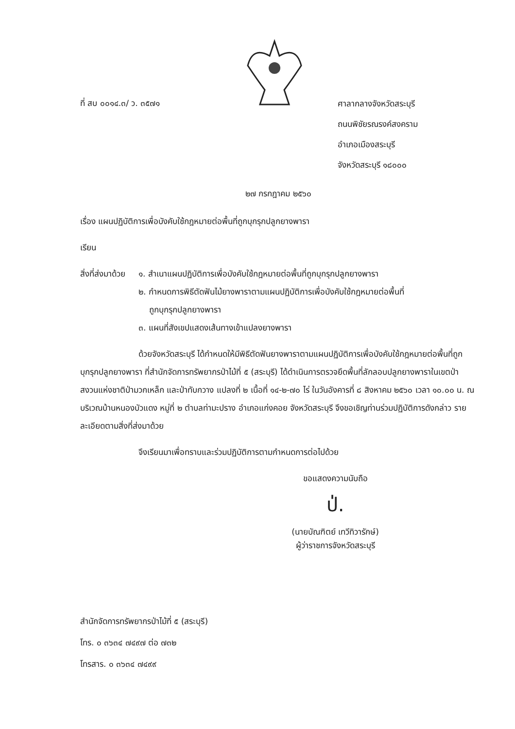ที่ สบ ๐๐๑๔.๓/ ว. ๓๕๗๑
ศาลากลางจังหวัดสระบุรี
ถนนพิชัยรณรงค์สงคราม
อำเภอเมืองสระบุรี
จังหวัดสระบุรี ๑๘๐๐๐
๒๗ กรกฎาคม ๒๕๖๐
เรื่อง แผนปฏิบัติการเพื่อบังคับใช้กฎหมายต่อพื้นที่ถูกบุกรุกปลูกยางพารา
เรียน
สิ่งที่ส่งมาด้วย
๑. สำเนาแผนปฏิบัติการเพื่อบังคับใช้กฎหมายต่อพื้นที่ถูกบุกรุกปลูกยางพารา
๒. กำหนดการพิธีตัดฟันไม้ยางพาราตามแผนปฏิบัติการเพื่อบังคับใช้กฎหมายต่อพื้นที่
ถูกบุกรุกปลูกยางพารา
๓. แผนที่สังเขปแสดงเส้นทางเข้าแปลงยางพารา
ด้วยจังหวัดสระบุรี ได้กำหนดให้มีพิธีตัดฟันยางพาราตามแผนปฏิบัติการเพื่อบังคับใช้กฎหมายต่อพื้นที่ถูกบุกรุกปลูกยางพารา ที่สำนักจัดการทรัพยากรป่าไม้ที่ ๕ (สระบุรี) ได้ดำเนินการตรวจยึดพื้นที่ลักลอบปลูกยางพาราในเขตป่าสงวนแห่งชาติป่ามวกเหล็ก และป่าทับกวาง แปลงที่ ๒ เนื้อที่ ๑๔-๒-๗๐ ไร่ ในวันอังคารที่ ๘ สิงหาคม ๒๕๖๐ เวลา ๑๐.๐๐ น. ณ บริเวณบ้านหนองบัวแดง หมู่ที่ ๒ ตำบลท่ามะปราง อำเภอแก่งคอย จังหวัดสระบุรี จึงขอเชิญท่านร่วมปฏิบัติการดังกล่าว รายละเอียดตามสิ่งที่ส่งมาด้วย
จึงเรียนมาเพื่อทราบและร่วมปฏิบัติการตามกำหนดการต่อไปด้วย
ขอแสดงความนับถือ
ป่.
(นายบัณฑิตย์ เทวีทิวารักษ์)
ผู้ว่าราชการจังหวัดสระบุรี
สำนักจัดการทรัพยากรป่าไม้ที่ ๕ (สระบุรี)
โทร. ๐ ๓๖๓๔ ๗๔๙๗ ต่อ ๗๓๒
โทรสาร. ๐ ๓๖๓๔ ๗๔๙๙